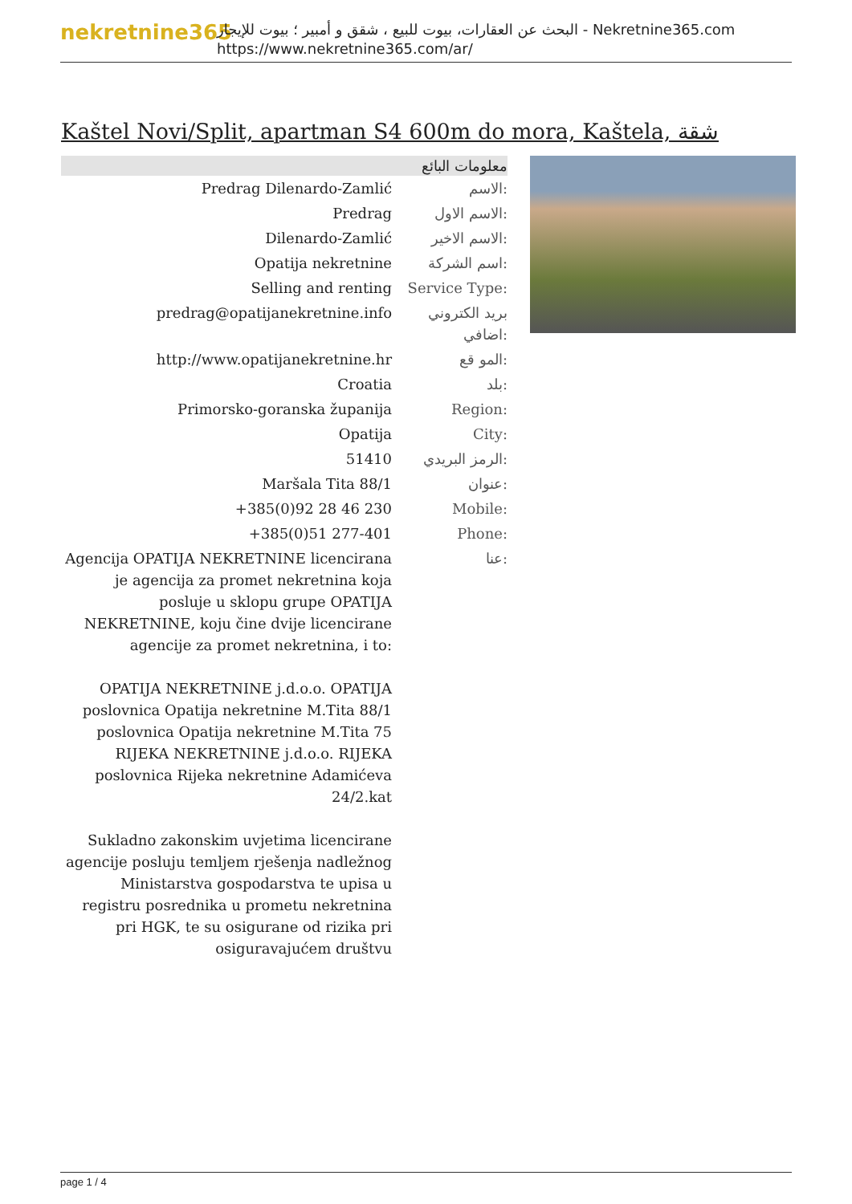nekretnine365
البحث عن العقارات، بيوت للبيع ، شقق و أمبير ؛ بيوت للإيجار - Nekretnine365.com
https://www.nekretnine365.com/ar/
Kaštel Novi/Split, apartman S4 600m do mora, Kaštela, شقة
معلومات البائع
| Predrag Dilenardo-Zamlić | الاسم: |
| Predrag | الاسم الاول: |
| Dilenardo-Zamlić | الاسم الاخير: |
| Opatija nekretnine | اسم الشركة: |
| Selling and renting | Service Type: |
| predrag@opatijanekretnine.info | بريد الكتروني اضافي: |
| http://www.opatijanekretnine.hr | المو قع: |
| Croatia | بلد: |
| Primorsko-goranska županija | Region: |
| Opatija | City: |
| 51410 | الرمز البريدي: |
| Maršala Tita 88/1 | عنوان: |
| +385(0)92 28 46 230 | Mobile: |
| +385(0)51 277-401 | Phone: |
| Agencija OPATIJA NEKRETNINE licencirana je agencija za promet nekretnina koja posluje u sklopu grupe OPATIJA NEKRETNINE, koju čine dvije licencirane agencije za promet nekretnina, i to: OPATIJA NEKRETNINE j.d.o.o. OPATIJA poslovnica Opatija nekretnine M.Tita 88/1 poslovnica Opatija nekretnine M.Tita 75 RIJEKA NEKRETNINE j.d.o.o. RIJEKA poslovnica Rijeka nekretnine Adamićeva 24/2.kat Sukladno zakonskim uvjetima licencirane agencije posluju temljem rješenja nadležnog Ministarstva gospodarstva te upisa u registru posrednika u prometu nekretnina pri HGK, te su osigurane od rizika pri osiguravajućem društvu | عنا: |
page 1 / 4